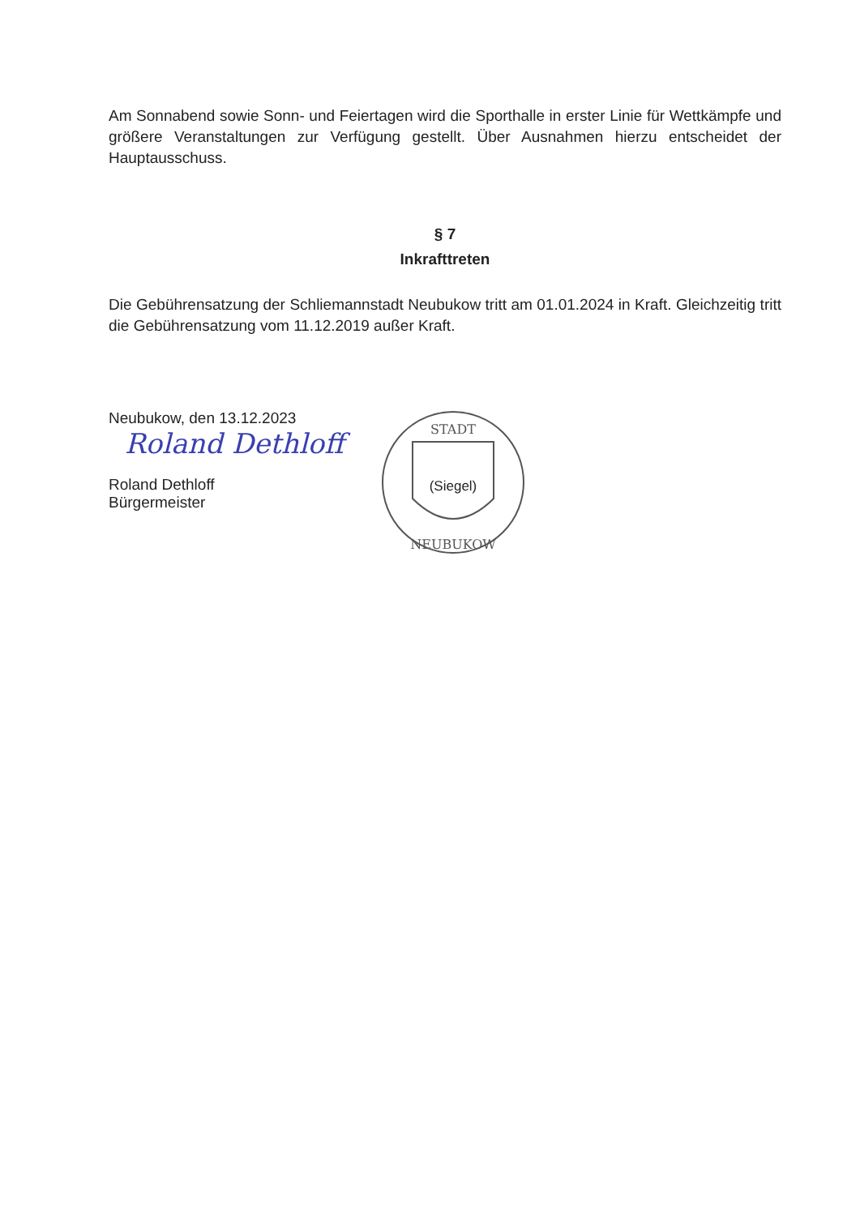Am Sonnabend sowie Sonn- und Feiertagen wird die Sporthalle in erster Linie für Wettkämpfe und größere Veranstaltungen zur Verfügung gestellt. Über Ausnahmen hierzu entscheidet der Hauptausschuss.
§ 7
Inkrafttreten
Die Gebührensatzung der Schliemannstadt Neubukow tritt am 01.01.2024 in Kraft. Gleichzeitig tritt die Gebührensatzung vom 11.12.2019 außer Kraft.
Neubukow, den 13.12.2023
Roland Dethloff
Roland Dethloff
Bürgermeister
STADT
NEUBUKOW
(Siegel)